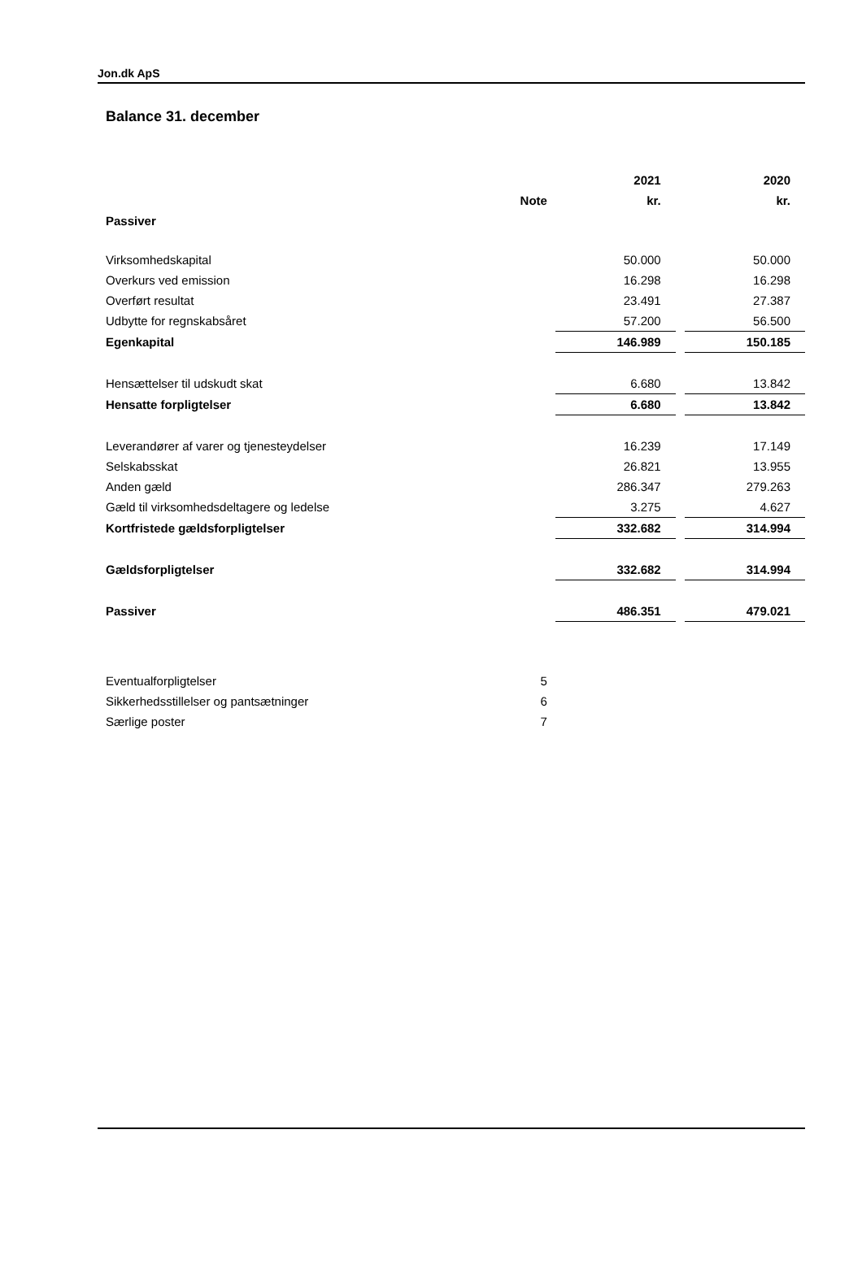Jon.dk ApS
Balance 31. december
| | | 2021 | | 2020 |
| --- | --- | --- | --- | --- |
| | Note | kr. | | kr. |
| Passiver | | | | |
| Virksomhedskapital | | 50.000 | | 50.000 |
| Overkurs ved emission | | 16.298 | | 16.298 |
| Overført resultat | | 23.491 | | 27.387 |
| Udbytte for regnskabsåret | | 57.200 | | 56.500 |
| Egenkapital | | 146.989 | | 150.185 |
| Hensættelser til udskudt skat | | 6.680 | | 13.842 |
| Hensatte forpligtelser | | 6.680 | | 13.842 |
| Leverandører af varer og tjenesteydelser | | 16.239 | | 17.149 |
| Selskabsskat | | 26.821 | | 13.955 |
| Anden gæld | | 286.347 | | 279.263 |
| Gæld til virksomhedsdeltagere og ledelse | | 3.275 | | 4.627 |
| Kortfristede gældsforpligtelser | | 332.682 | | 314.994 |
| Gældsforpligtelser | | 332.682 | | 314.994 |
| Passiver | | 486.351 | | 479.021 |
| Eventualforpligtelser | 5 | | | |
| Sikkerhedsstillelser og pantsætninger | 6 | | | |
| Særlige poster | 7 | | | |